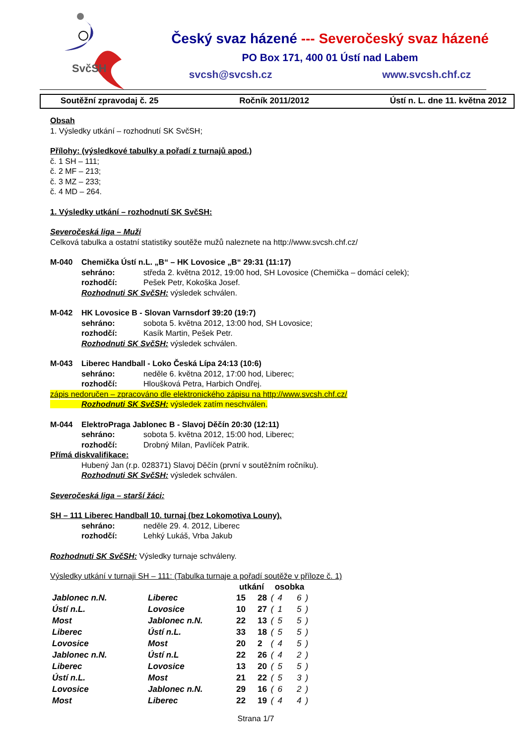SvčSH
Český svaz házené --- Severočeský svaz házené
PO Box 171, 400 01 Ústí nad Labem
svcsh@svcsh.cz www.svcsh.chf.cz
Soutěžní zpravodaj č. 25 Ročník 2011/2012 Ústí n. L. dne 11. května 2012
Obsah
1. Výsledky utkání – rozhodnutí SK SvčSH;
Přílohy: (výsledkové tabulky a pořadí z turnajů apod.)
č. 1 SH – 111;
č. 2 MF – 213;
č. 3 MZ – 233;
č. 4 MD – 264.
1. Výsledky utkání – rozhodnutí SK SvčSH:
Severočeská liga – Muži
Celková tabulka a ostatní statistiky soutěže mužů naleznete na http://www.svcsh.chf.cz/
M-040 Chemička Ústí n.L. „B“ – HK Lovosice „B“ 29:31 (11:17)
sehráno: středa 2. května 2012, 19:00 hod, SH Lovosice (Chemička – domácí celek);
rozhodčí: Pešek Petr, Kokoška Josef.
Rozhodnuti SK SvčSH: výsledek schválen.
M-042 HK Lovosice B - Slovan Varnsdorf 39:20 (19:7)
sehráno: sobota 5. května 2012, 13:00 hod, SH Lovosice;
rozhodčí: Kasík Martin, Pešek Petr.
Rozhodnuti SK SvčSH: výsledek schválen.
M-043 Liberec Handball - Loko Česká Lípa 24:13 (10:6)
sehráno: neděle 6. května 2012, 17:00 hod, Liberec;
rozhodčí: Hloušková Petra, Harbich Ondřej.
zápis nedoručen – zpracováno dle elektronického zápisu na http://www.svcsh.chf.cz/
Rozhodnuti SK SvčSH: výsledek zatím neschválen.
M-044 ElektroPraga Jablonec B - Slavoj Děčín 20:30 (12:11)
sehráno: sobota 5. května 2012, 15:00 hod, Liberec;
rozhodčí: Drobný Milan, Pavlíček Patrik.
Přímá diskvalifikace:
Hubený Jan (r.p. 028371) Slavoj Děčín (první v soutěžním ročníku).
Rozhodnuti SK SvčSH: výsledek schválen.
Severočeská liga – starší žáci:
SH – 111 Liberec Handball 10. turnaj (bez Lokomotiva Louny).
sehráno: neděle 29. 4. 2012, Liberec
rozhodčí: Lehký Lukáš, Vrba Jakub
Rozhodnuti SK SvčSH: Výsledky turnaje schváleny.
Výsledky utkání v turnaji SH – 111: (Tabulka turnaje a pořadí soutěže v příloze č. 1)
| | | utkání | | osobka | | | |
| --- | --- | --- | --- | --- | --- | --- | --- |
| Jablonec n.N. | Liberec | 15 | 28 | ( | 4 | 6 | ) |
| Ústí n.L. | Lovosice | 10 | 27 | ( | 1 | 5 | ) |
| Most | Jablonec n.N. | 22 | 13 | ( | 5 | 5 | ) |
| Liberec | Ústí n.L. | 33 | 18 | ( | 5 | 5 | ) |
| Lovosice | Most | 20 | 2 | ( | 4 | 5 | ) |
| Jablonec n.N. | Ústí n.L | 22 | 26 | ( | 4 | 2 | ) |
| Liberec | Lovosice | 13 | 20 | ( | 5 | 5 | ) |
| Ústí n.L. | Most | 21 | 22 | ( | 5 | 3 | ) |
| Lovosice | Jablonec n.N. | 29 | 16 | ( | 6 | 2 | ) |
| Most | Liberec | 22 | 19 | ( | 4 | 4 | ) |
Strana 1/7